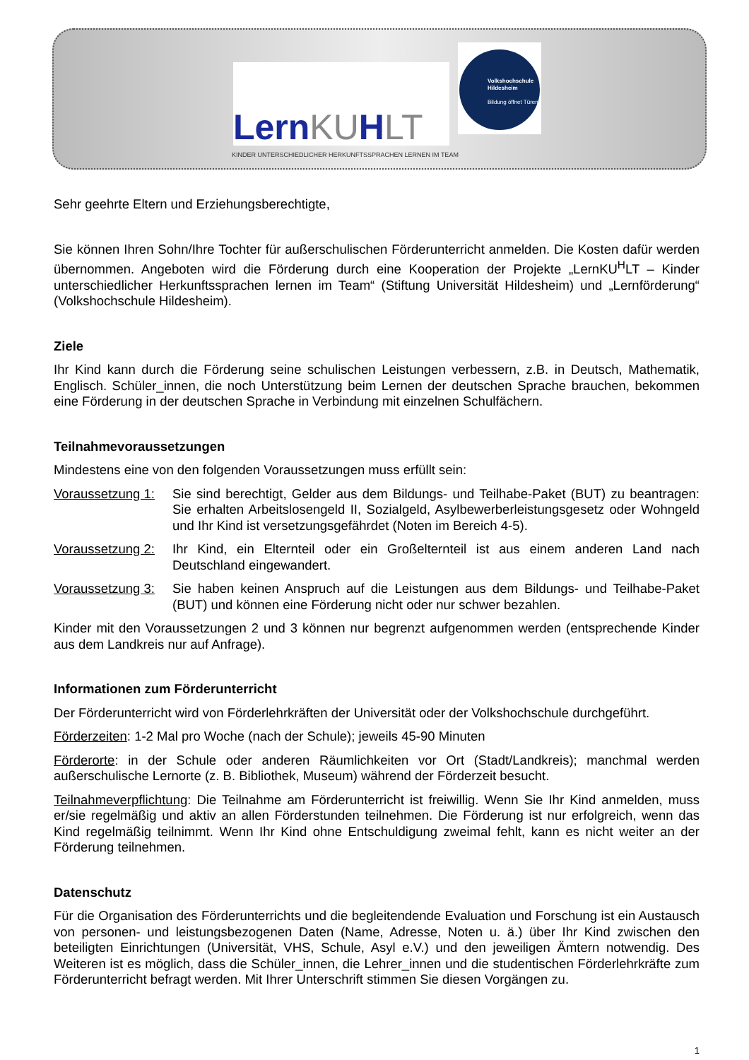LernKUHLT
KINDER UNTERSCHIEDLICHER HERKUNFTSSPRACHEN LERNEN IM TEAM
Volkshochschule Hildesheim
Bildung öffnet Türen
Sehr geehrte Eltern und Erziehungsberechtigte,
Sie können Ihren Sohn/Ihre Tochter für außerschulischen Förderunterricht anmelden. Die Kosten dafür werden übernommen. Angeboten wird die Förderung durch eine Kooperation der Projekte „LernKU<sup>H</sup>LT – Kinder unterschiedlicher Herkunftssprachen lernen im Team“ (Stiftung Universität Hildesheim) und „Lernförderung“ (Volkshochschule Hildesheim).
Ziele
Ihr Kind kann durch die Förderung seine schulischen Leistungen verbessern, z.B. in Deutsch, Mathematik, Englisch. Schüler_innen, die noch Unterstützung beim Lernen der deutschen Sprache brauchen, bekommen eine Förderung in der deutschen Sprache in Verbindung mit einzelnen Schulfächern.
Teilnahmevoraussetzungen
Mindestens eine von den folgenden Voraussetzungen muss erfüllt sein:
Voraussetzung 1:
Sie sind berechtigt, Gelder aus dem Bildungs- und Teilhabe-Paket (BUT) zu beantragen: Sie erhalten Arbeitslosengeld II, Sozialgeld, Asylbewerberleistungsgesetz oder Wohngeld und Ihr Kind ist versetzungsgefährdet (Noten im Bereich 4-5).
Voraussetzung 2:
Ihr Kind, ein Elternteil oder ein Großelternteil ist aus einem anderen Land nach Deutschland eingewandert.
Voraussetzung 3:
Sie haben keinen Anspruch auf die Leistungen aus dem Bildungs- und Teilhabe-Paket (BUT) und können eine Förderung nicht oder nur schwer bezahlen.
Kinder mit den Voraussetzungen 2 und 3 können nur begrenzt aufgenommen werden (entsprechende Kinder aus dem Landkreis nur auf Anfrage).
Informationen zum Förderunterricht
Der Förderunterricht wird von Förderlehrkräften der Universität oder der Volkshochschule durchgeführt.
Förderzeiten: 1-2 Mal pro Woche (nach der Schule); jeweils 45-90 Minuten
Förderorte: in der Schule oder anderen Räumlichkeiten vor Ort (Stadt/Landkreis); manchmal werden außerschulische Lernorte (z. B. Bibliothek, Museum) während der Förderzeit besucht.
Teilnahmeverpflichtung: Die Teilnahme am Förderunterricht ist freiwillig. Wenn Sie Ihr Kind anmelden, muss er/sie regelmäßig und aktiv an allen Förderstunden teilnehmen. Die Förderung ist nur erfolgreich, wenn das Kind regelmäßig teilnimmt. Wenn Ihr Kind ohne Entschuldigung zweimal fehlt, kann es nicht weiter an der Förderung teilnehmen.
Datenschutz
Für die Organisation des Förderunterrichts und die begleitendende Evaluation und Forschung ist ein Austausch von personen- und leistungsbezogenen Daten (Name, Adresse, Noten u. ä.) über Ihr Kind zwischen den beteiligten Einrichtungen (Universität, VHS, Schule, Asyl e.V.) und den jeweiligen Ämtern notwendig. Des Weiteren ist es möglich, dass die Schüler_innen, die Lehrer_innen und die studentischen Förderlehrkräfte zum Förderunterricht befragt werden. Mit Ihrer Unterschrift stimmen Sie diesen Vorgängen zu.
1